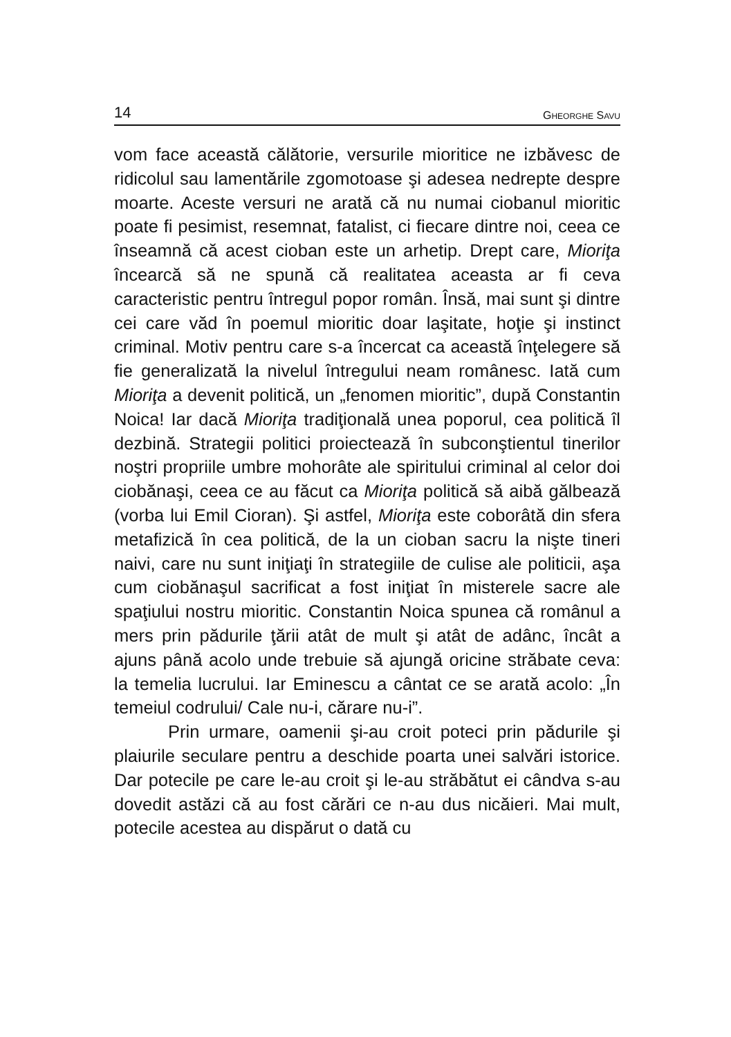14 GHEORGHE SAVU
vom face această călătorie, versurile mioritice ne izbăvesc de ridicolul sau lamentările zgomotoase şi adesea nedrepte despre moarte. Aceste versuri ne arată că nu numai ciobanul mioritic poate fi pesimist, resemnat, fatalist, ci fiecare dintre noi, ceea ce înseamnă că acest cioban este un arhetip. Drept care, Mioriţa încearcă să ne spună că realitatea aceasta ar fi ceva caracteristic pentru întregul popor român. Însă, mai sunt şi dintre cei care văd în poemul mioritic doar laşitate, hoţie şi instinct criminal. Motiv pentru care s-a încercat ca această înţelegere să fie generalizată la nivelul întregului neam românesc. Iată cum Mioriţa a devenit politică, un „fenomen mioritic”, după Constantin Noica! Iar dacă Mioriţa tradiţională unea poporul, cea politică îl dezbină. Strategii politici proiectează în subconştientul tinerilor noştri propriile umbre mohorâte ale spiritului criminal al celor doi ciobănaşi, ceea ce au făcut ca Mioriţa politică să aibă gălbează (vorba lui Emil Cioran). Şi astfel, Mioriţa este coborâtă din sfera metafizică în cea politică, de la un cioban sacru la nişte tineri naivi, care nu sunt iniţiaţi în strategiile de culise ale politicii, aşa cum ciobănaşul sacrificat a fost iniţiat în misterele sacre ale spaţiului nostru mioritic. Constantin Noica spunea că românul a mers prin pădurile ţării atât de mult şi atât de adânc, încât a ajuns până acolo unde trebuie să ajungă oricine străbate ceva: la temelia lucrului. Iar Eminescu a cântat ce se arată acolo: „În temeiul codrului/ Cale nu-i, cărare nu-i”.
Prin urmare, oamenii şi-au croit poteci prin pădurile şi plaiurile seculare pentru a deschide poarta unei salvări istorice. Dar potecile pe care le-au croit şi le-au străbătut ei cândva s-au dovedit astăzi că au fost cărări ce n-au dus nicăieri. Mai mult, potecile acestea au dispărut o dată cu